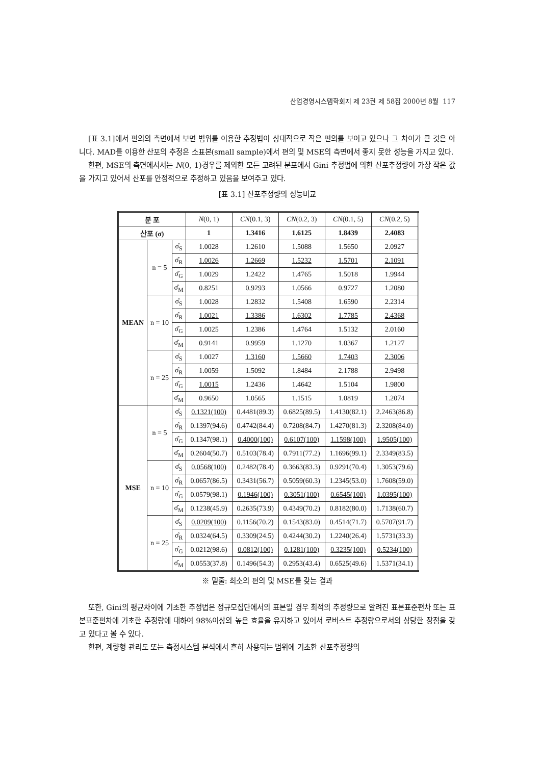산업경영시스템학회지 제 23권 제 58집 2000년 8월 117
[표 3.1]에서 편의의 측면에서 보면 범위를 이용한 추정법이 상대적으로 작은 편의를 보이고 있으나 그 차이가 큰 것은 아니다. MAD를 이용한 산포의 추정은 소표본(small sample)에서 편의 및 MSE의 측면에서 좋지 못한 성능을 가지고 있다.
한편, MSE의 측면에서서는 N(0, 1)경우를 제외한 모든 고려된 분포에서 Gini 추정법에 의한 산포추정량이 가장 작은 값을 가지고 있어서 산포를 안정적으로 추정하고 있음을 보여주고 있다.
[표 3.1] 산포추정량의 성능비교
| 분 포 | | | N (0, 1) | CN (0.1, 3) | CN (0.2, 3) | CN (0.1, 5) | CN (0.2, 5) |
| 산포 (σ) | | | 1 | 1.3416 | 1.6125 | 1.8439 | 2.4083 |
| MEAN | n = 5 | σ̂<sub>S</sub> | 1.0028 | 1.2610 | 1.5088 | 1.5650 | 2.0927 |
| | | σ̂<sub>R</sub> | 1.0026 | 1.2669 | 1.5232 | 1.5701 | 2.1091 |
| | | σ̂<sub>G</sub> | 1.0029 | 1.2422 | 1.4765 | 1.5018 | 1.9944 |
| | | σ̂<sub>M</sub> | 0.8251 | 0.9293 | 1.0566 | 0.9727 | 1.2080 |
| | n = 10 | σ̂<sub>S</sub> | 1.0028 | 1.2832 | 1.5408 | 1.6590 | 2.2314 |
| | | σ̂<sub>R</sub> | 1.0021 | 1.3386 | 1.6302 | 1.7785 | 2.4368 |
| | | σ̂<sub>G</sub> | 1.0025 | 1.2386 | 1.4764 | 1.5132 | 2.0160 |
| | | σ̂<sub>M</sub> | 0.9141 | 0.9959 | 1.1270 | 1.0367 | 1.2127 |
| | n = 25 | σ̂<sub>S</sub> | 1.0027 | 1.3160 | 1.5660 | 1.7403 | 2.3006 |
| | | σ̂<sub>R</sub> | 1.0059 | 1.5092 | 1.8484 | 2.1788 | 2.9498 |
| | | σ̂<sub>G</sub> | 1.0015 | 1.2436 | 1.4642 | 1.5104 | 1.9800 |
| | | σ̂<sub>M</sub> | 0.9650 | 1.0565 | 1.1515 | 1.0819 | 1.2074 |
| MSE | n = 5 | σ̂<sub>S</sub> | 0.1321(100) | 0.4481(89.3) | 0.6825(89.5) | 1.4130(82.1) | 2.2463(86.8) |
| | | σ̂<sub>R</sub> | 0.1397(94.6) | 0.4742(84.4) | 0.7208(84.7) | 1.4270(81.3) | 2.3208(84.0) |
| | | σ̂<sub>G</sub> | 0.1347(98.1) | 0.4000(100) | 0.6107(100) | 1.1598(100) | 1.9505(100) |
| | | σ̂<sub>M</sub> | 0.2604(50.7) | 0.5103(78.4) | 0.7911(77.2) | 1.1696(99.1) | 2.3349(83.5) |
| | n = 10 | σ̂<sub>S</sub> | 0.0568(100) | 0.2482(78.4) | 0.3663(83.3) | 0.9291(70.4) | 1.3053(79.6) |
| | | σ̂<sub>R</sub> | 0.0657(86.5) | 0.3431(56.7) | 0.5059(60.3) | 1.2345(53.0) | 1.7608(59.0) |
| | | σ̂<sub>G</sub> | 0.0579(98.1) | 0.1946(100) | 0.3051(100) | 0.6545(100) | 1.0395(100) |
| | | σ̂<sub>M</sub> | 0.1238(45.9) | 0.2635(73.9) | 0.4349(70.2) | 0.8182(80.0) | 1.7138(60.7) |
| | n = 25 | σ̂<sub>S</sub> | 0.0209(100) | 0.1156(70.2) | 0.1543(83.0) | 0.4514(71.7) | 0.5707(91.7) |
| | | σ̂<sub>R</sub> | 0.0324(64.5) | 0.3309(24.5) | 0.4244(30.2) | 1.2240(26.4) | 1.5731(33.3) |
| | | σ̂<sub>G</sub> | 0.0212(98.6) | 0.0812(100) | 0.1281(100) | 0.3235(100) | 0.5234(100) |
| | | σ̂<sub>M</sub> | 0.0553(37.8) | 0.1496(54.3) | 0.2953(43.4) | 0.6525(49.6) | 1.5371(34.1) |
※ 밑줄: 최소의 편의 및 MSE를 갖는 결과
또한, Gini의 평균차이에 기초한 추정법은 정규모집단에서의 표본일 경우 최적의 추정량으로 알려진 표본표준편차 또는 표본표준편차에 기초한 추정량에 대하여 98%이상의 높은 효율을 유지하고 있어서 로버스트 추정량으로서의 상당한 장점을 갖고 있다고 볼 수 있다.
한편, 계량형 관리도 또는 측정시스템 분석에서 흔히 사용되는 범위에 기초한 산포추정량의